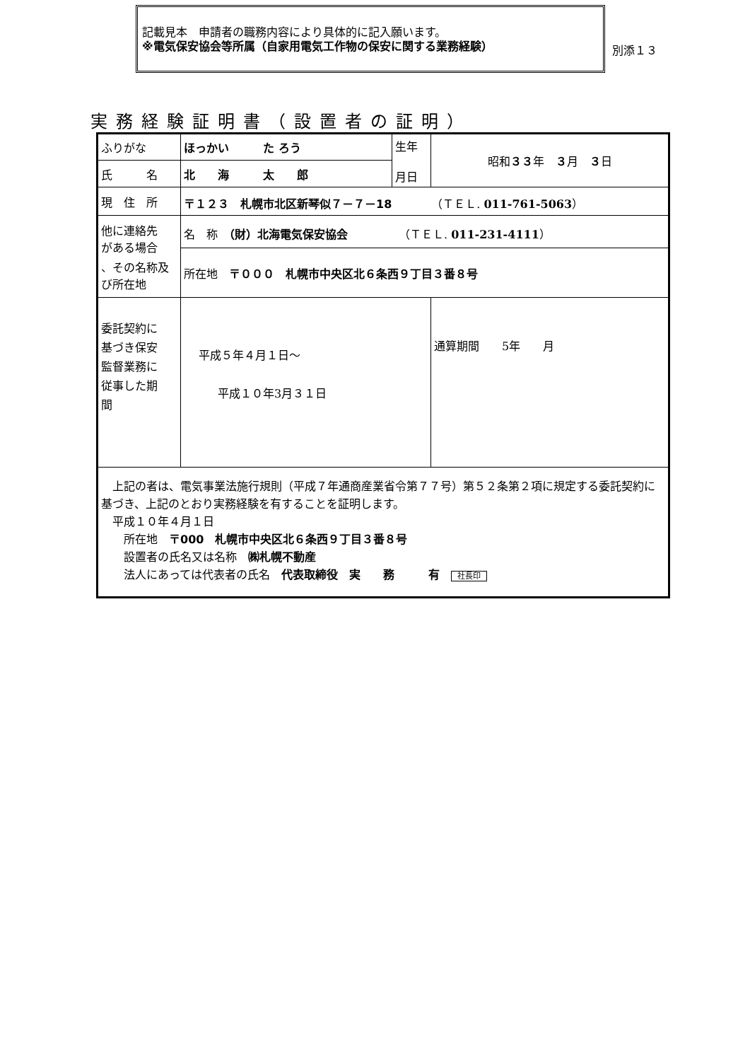記載見本　申請者の職務内容により具体的に記入願います。
※電気保安協会等所属（自家用電気工作物の保安に関する業務経験）
別添１３
実務経験証明書（設置者の証明）
| ふりがな | ほっかい た ろう | 生年 月日 | 昭和 ３３ 年 ３ 月 ３ 日 |
| 氏 名 | 北 海 太 郎 | | |
| 現 住 所 | 〒１２３ 札幌市北区新琴似７－７－18 （ＴＥＬ. 011-761-5063 ） | | |
| 他に連絡先 がある場合 、その名称及 び所在地 | 名 称 （財）北海電気保安協会 （ＴＥＬ. 011-231-4111 ） | | |
| | 所在地 〒０００ 札幌市中央区北６条西９丁目３番８号 | | |
| 委託契約に 基づき保安 監督業務に 従事した期 間 | 平成５年４月１日～ 平成１０年3月３１日 | | 通算期間 5年 月 |
| 上記の者は、電気事業法施行規則（平成７年通商産業省令第７７号）第５２条第２項に規定する委託契約に基づき、上記のとおり実務経験を有することを証明します。 平成１０年４月１日 所在地 〒000 札幌市中央区北６条西９丁目３番８号 設置者の氏名又は名称 ㈱札幌不動産 法人にあっては代表者の氏名 代表取締役 実 務 有 社長印 | | | |